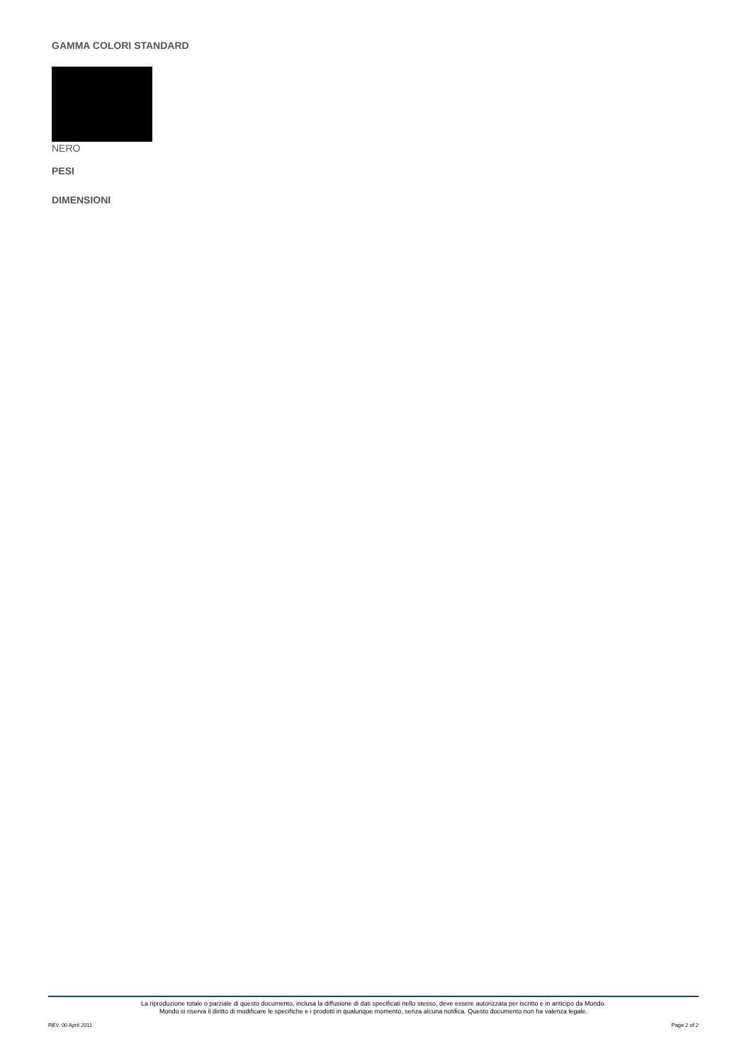GAMMA COLORI STANDARD
NERO
PESI
DIMENSIONI
La riproduzione totale o parziale di questo documento, inclusa la diffusione di dati specificati nello stesso, deve essere autorizzata per iscritto e in anticipo da Mondo.
Mondo si riserva il diritto di modificare le specifiche e i prodotti in qualunque momento, senza alcuna notifica. Questo documento non ha valenza legale.
REV. 00 April 2011 Page 2 of 2